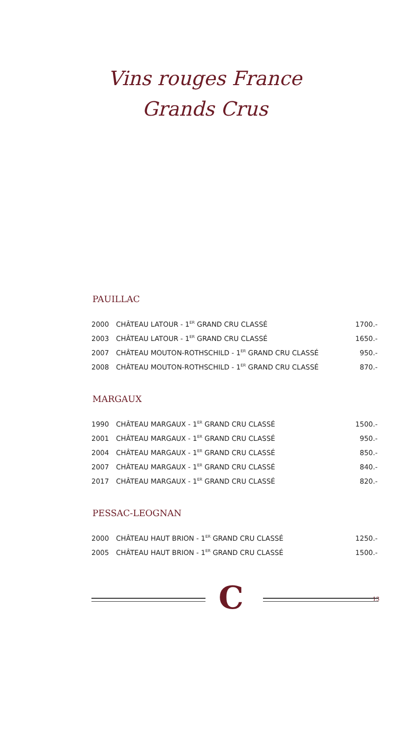Vins rouges France
Grands Crus
PAUILLAC
| 2000 | CHÂTEAU LATOUR - 1<sup>ER</sup> GRAND CRU CLASSÉ | 1700.- |
| 2003 | CHÂTEAU LATOUR - 1<sup>ER</sup> GRAND CRU CLASSÉ | 1650.- |
| 2007 | CHÂTEAU MOUTON-ROTHSCHILD - 1<sup>ER</sup> GRAND CRU CLASSÉ | 950.- |
| 2008 | CHÂTEAU MOUTON-ROTHSCHILD - 1<sup>ER</sup> GRAND CRU CLASSÉ | 870.- |
MARGAUX
| 1990 | CHÂTEAU MARGAUX - 1<sup>ER</sup> GRAND CRU CLASSÉ | 1500.- |
| 2001 | CHÂTEAU MARGAUX - 1<sup>ER</sup> GRAND CRU CLASSÉ | 950.- |
| 2004 | CHÂTEAU MARGAUX - 1<sup>ER</sup> GRAND CRU CLASSÉ | 850.- |
| 2007 | CHÂTEAU MARGAUX - 1<sup>ER</sup> GRAND CRU CLASSÉ | 840.- |
| 2017 | CHÂTEAU MARGAUX - 1<sup>ER</sup> GRAND CRU CLASSÉ | 820.- |
PESSAC-LEOGNAN
| 2000 | CHÂTEAU HAUT BRION - 1<sup>ER</sup> GRAND CRU CLASSÉ | 1250.- |
| 2005 | CHÂTEAU HAUT BRION - 1<sup>ER</sup> GRAND CRU CLASSÉ | 1500.- |
C 13